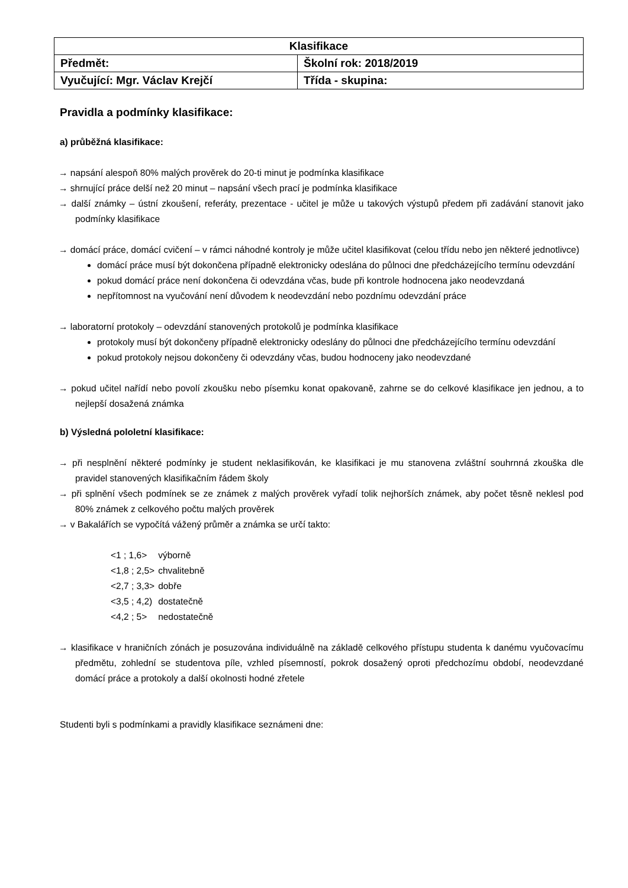| Klasifikace | |
| --- | --- |
| Předmět: | Školní rok: 2018/2019 |
| Vyučující: Mgr. Václav Krejčí | Třída - skupina: |
Pravidla a podmínky klasifikace:
a) průběžná klasifikace:
→ napsání alespoň 80% malých prověrek do 20-ti minut je podmínka klasifikace
→ shrnující práce delší než 20 minut – napsání všech prací je podmínka klasifikace
→ další známky – ústní zkoušení, referáty, prezentace - učitel je může u takových výstupů předem při zadávání stanovit jako podmínky klasifikace
→ domácí práce, domácí cvičení – v rámci náhodné kontroly je může učitel klasifikovat (celou třídu nebo jen některé jednotlivce)
domácí práce musí být dokončena případně elektronicky odeslána do půlnoci dne předcházejícího termínu odevzdání
pokud domácí práce není dokončena či odevzdána včas, bude při kontrole hodnocena jako neodevzdaná
nepřítomnost na vyučování není důvodem k neodevzdání nebo pozdnímu odevzdání práce
→ laboratorní protokoly – odevzdání stanovených protokolů je podmínka klasifikace
protokoly musí být dokončeny případně elektronicky odeslány do půlnoci dne předcházejícího termínu odevzdání
pokud protokoly nejsou dokončeny či odevzdány včas, budou hodnoceny jako neodevzdané
→ pokud učitel nařídí nebo povolí zkoušku nebo písemku konat opakovaně, zahrne se do celkové klasifikace jen jednou, a to nejlepší dosažená známka
b) Výsledná pololetní klasifikace:
→ při nesplnění některé podmínky je student neklasifikován, ke klasifikaci je mu stanovena zvláštní souhrnná zkouška dle pravidel stanovených klasifikačním řádem školy
→ při splnění všech podmínek se ze známek z malých prověrek vyřadí tolik nejhorších známek, aby počet těsně neklesl pod 80% známek z celkového počtu malých prověrek
→ v Bakalářích se vypočítá vážený průměr a známka se určí takto:
| <1 ; 1,6> | výborně |
| <1,8 ; 2,5> | chvalitebně |
| <2,7 ; 3,3> | dobře |
| <3,5 ; 4,2) | dostatečně |
| <4,2 ; 5> | nedostatečně |
→ klasifikace v hraničních zónách je posuzována individuálně na základě celkového přístupu studenta k danému vyučovacímu předmětu, zohlední se studentova píle, vzhled písemností, pokrok dosažený oproti předchozímu období, neodevzdané domácí práce a protokoly a další okolnosti hodné zřetele
Studenti byli s podmínkami a pravidly klasifikace seznámeni dne: